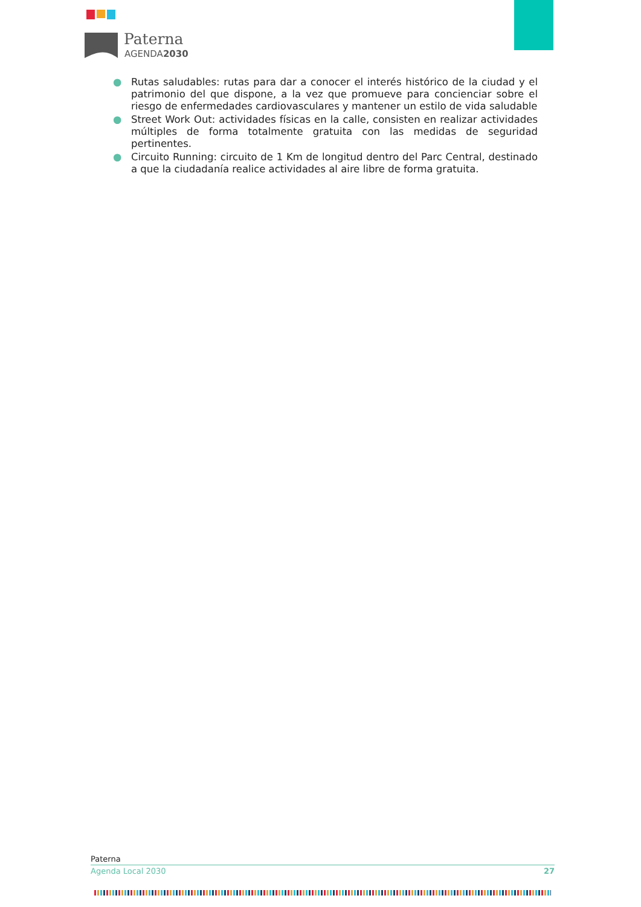Paterna
AGENDA2030
● Rutas saludables: rutas para dar a conocer el interés histórico de la ciudad y el patrimonio del que dispone, a la vez que promueve para concienciar sobre el riesgo de enfermedades cardiovasculares y mantener un estilo de vida saludable
● Street Work Out: actividades físicas en la calle, consisten en realizar actividades múltiples de forma totalmente gratuita con las medidas de seguridad pertinentes.
● Circuito Running: circuito de 1 Km de longitud dentro del Parc Central, destinado a que la ciudadanía realice actividades al aire libre de forma gratuita.
Paterna
Agenda Local 2030 27